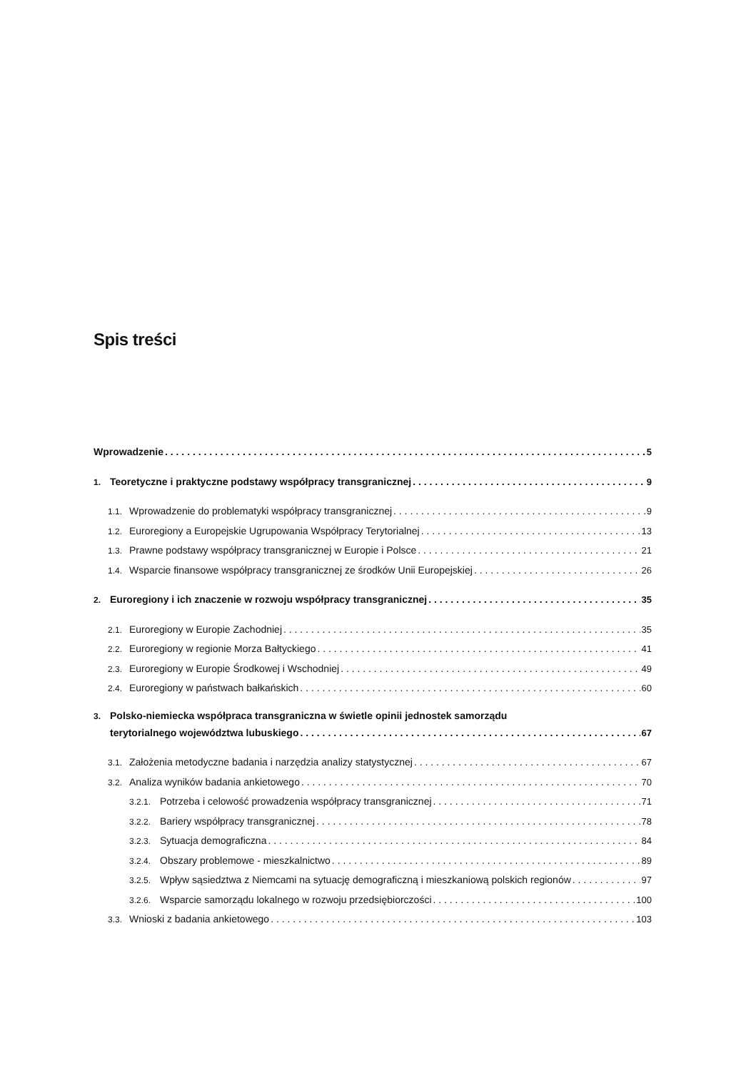Spis treści
Wprowadzenie 5
1. Teoretyczne i praktyczne podstawy współpracy transgranicznej 9
1.1. Wprowadzenie do problematyki współpracy transgranicznej 9
1.2. Euroregiony a Europejskie Ugrupowania Współpracy Terytorialnej 13
1.3. Prawne podstawy współpracy transgranicznej w Europie i Polsce 21
1.4. Wsparcie finansowe współpracy transgranicznej ze środków Unii Europejskiej 26
2. Euroregiony i ich znaczenie w rozwoju współpracy transgranicznej 35
2.1. Euroregiony w Europie Zachodniej 35
2.2. Euroregiony w regionie Morza Bałtyckiego 41
2.3. Euroregiony w Europie Środkowej i Wschodniej 49
2.4. Euroregiony w państwach bałkańskich 60
3. Polsko-niemiecka współpraca transgraniczna w świetle opinii jednostek samorządu
terytorialnego województwa lubuskiego 67
3.1. Założenia metodyczne badania i narzędzia analizy statystycznej 67
3.2. Analiza wyników badania ankietowego 70
3.2.1. Potrzeba i celowość prowadzenia współpracy transgranicznej 71
3.2.2. Bariery współpracy transgranicznej 78
3.2.3. Sytuacja demograficzna 84
3.2.4. Obszary problemowe - mieszkalnictwo 89
3.2.5. Wpływ sąsiedztwa z Niemcami na sytuację demograficzną i mieszkaniową polskich regionów 97
3.2.6. Wsparcie samorządu lokalnego w rozwoju przedsiębiorczości 100
3.3. Wnioski z badania ankietowego 103